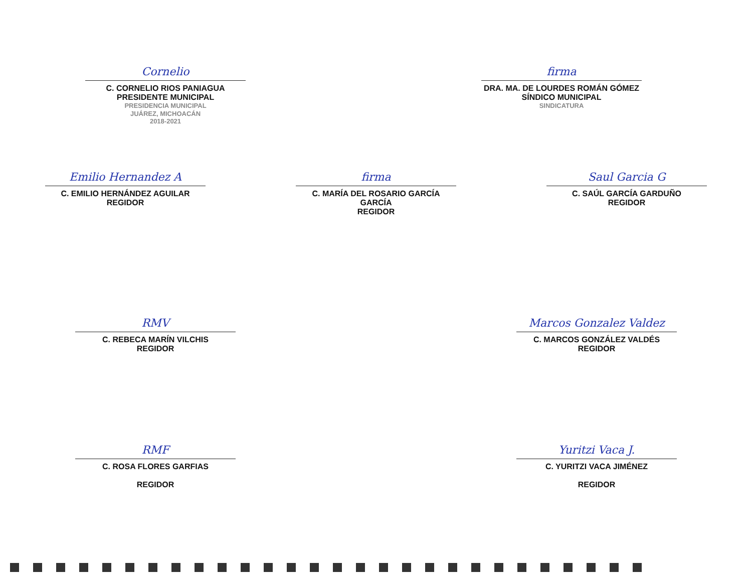Cornelio
C. CORNELIO RIOS PANIAGUA
PRESIDENTE MUNICIPAL
PRESIDENCIA MUNICIPAL
JUÁREZ, MICHOACÁN
2018-2021
firma
DRA. MA. DE LOURDES ROMÁN GÓMEZ
SÍNDICO MUNICIPAL
SINDICATURA
Emilio Hernandez A
C. EMILIO HERNÁNDEZ AGUILAR
REGIDOR
firma
C. MARÍA DEL ROSARIO GARCÍA GARCÍA
REGIDOR
Saul Garcia G
C. SAÚL GARCÍA GARDUÑO
REGIDOR
RMV
C. REBECA MARÍN VILCHIS
REGIDOR
Marcos Gonzalez Valdez
C. MARCOS GONZÁLEZ VALDÉS
REGIDOR
RMF
C. ROSA FLORES GARFIAS
REGIDOR
Yuritzi Vaca J.
C. YURITZI VACA JIMÉNEZ
REGIDOR